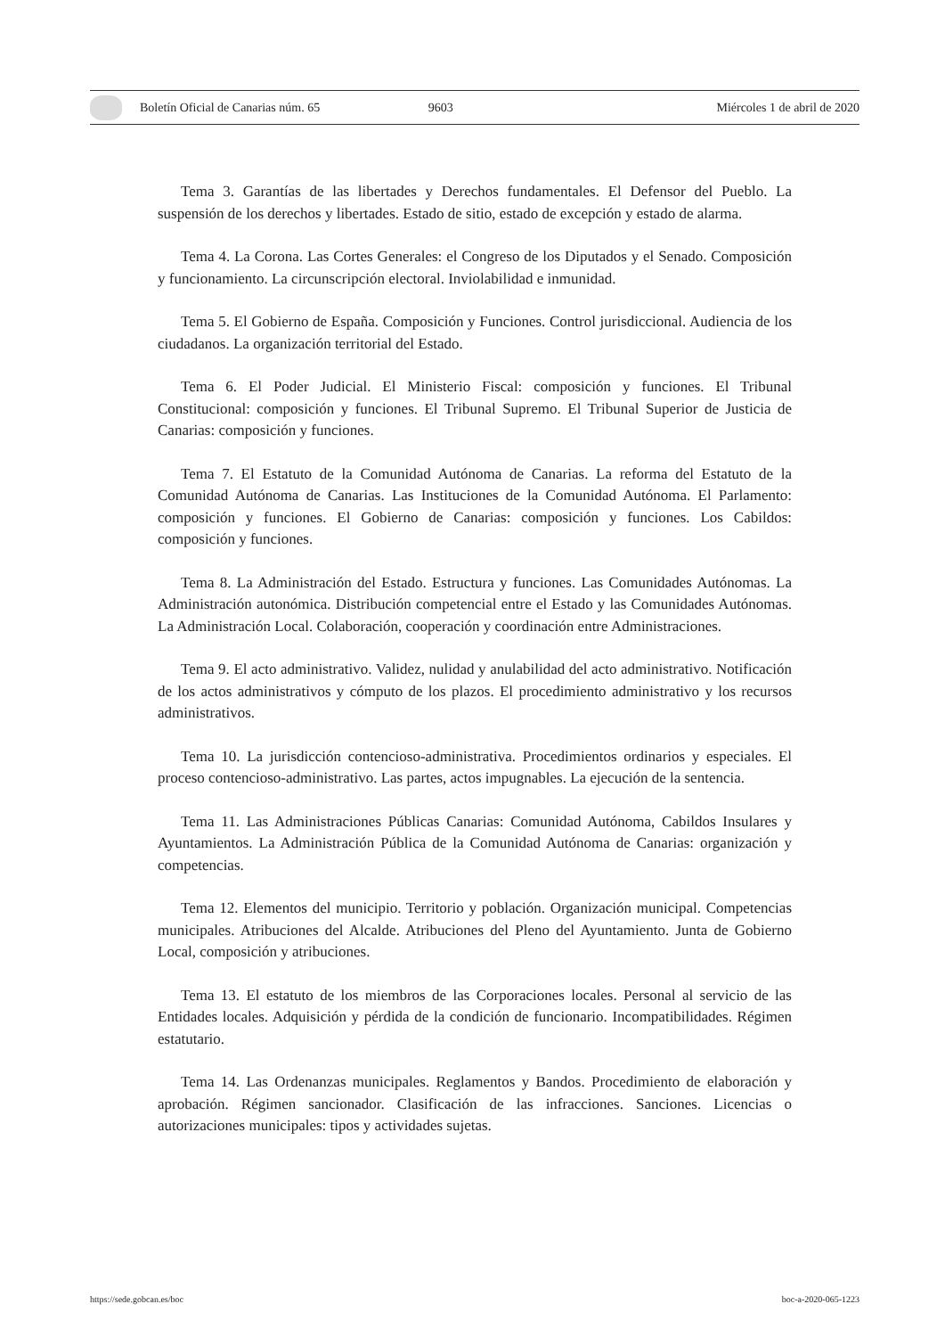Boletín Oficial de Canarias núm. 65 9603 Miércoles 1 de abril de 2020
Tema 3. Garantías de las libertades y Derechos fundamentales. El Defensor del Pueblo. La suspensión de los derechos y libertades. Estado de sitio, estado de excepción y estado de alarma.
Tema 4. La Corona. Las Cortes Generales: el Congreso de los Diputados y el Senado. Composición y funcionamiento. La circunscripción electoral. Inviolabilidad e inmunidad.
Tema 5. El Gobierno de España. Composición y Funciones. Control jurisdiccional. Audiencia de los ciudadanos. La organización territorial del Estado.
Tema 6. El Poder Judicial. El Ministerio Fiscal: composición y funciones. El Tribunal Constitucional: composición y funciones. El Tribunal Supremo. El Tribunal Superior de Justicia de Canarias: composición y funciones.
Tema 7. El Estatuto de la Comunidad Autónoma de Canarias. La reforma del Estatuto de la Comunidad Autónoma de Canarias. Las Instituciones de la Comunidad Autónoma. El Parlamento: composición y funciones. El Gobierno de Canarias: composición y funciones. Los Cabildos: composición y funciones.
Tema 8. La Administración del Estado. Estructura y funciones. Las Comunidades Autónomas. La Administración autonómica. Distribución competencial entre el Estado y las Comunidades Autónomas. La Administración Local. Colaboración, cooperación y coordinación entre Administraciones.
Tema 9. El acto administrativo. Validez, nulidad y anulabilidad del acto administrativo. Notificación de los actos administrativos y cómputo de los plazos. El procedimiento administrativo y los recursos administrativos.
Tema 10. La jurisdicción contencioso-administrativa. Procedimientos ordinarios y especiales. El proceso contencioso-administrativo. Las partes, actos impugnables. La ejecución de la sentencia.
Tema 11. Las Administraciones Públicas Canarias: Comunidad Autónoma, Cabildos Insulares y Ayuntamientos. La Administración Pública de la Comunidad Autónoma de Canarias: organización y competencias.
Tema 12. Elementos del municipio. Territorio y población. Organización municipal. Competencias municipales. Atribuciones del Alcalde. Atribuciones del Pleno del Ayuntamiento. Junta de Gobierno Local, composición y atribuciones.
Tema 13. El estatuto de los miembros de las Corporaciones locales. Personal al servicio de las Entidades locales. Adquisición y pérdida de la condición de funcionario. Incompatibilidades. Régimen estatutario.
Tema 14. Las Ordenanzas municipales. Reglamentos y Bandos. Procedimiento de elaboración y aprobación. Régimen sancionador. Clasificación de las infracciones. Sanciones. Licencias o autorizaciones municipales: tipos y actividades sujetas.
https://sede.gobcan.es/boc boc-a-2020-065-1223